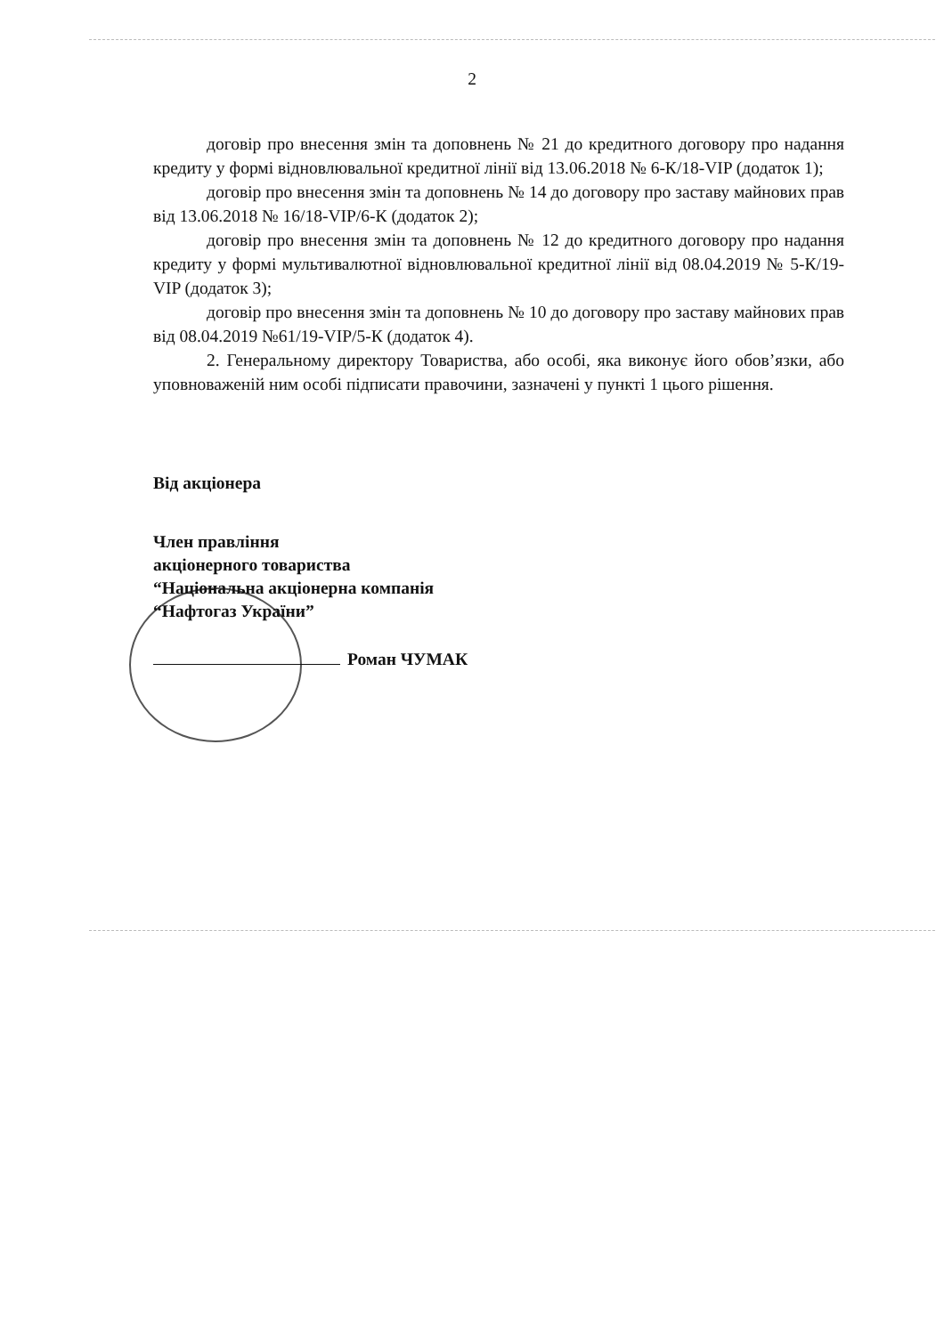2
договір про внесення змін та доповнень № 21 до кредитного договору про надання кредиту у формі відновлювальної кредитної лінії від 13.06.2018 № 6-К/18-VIP (додаток 1);
договір про внесення змін та доповнень № 14 до договору про заставу майнових прав від 13.06.2018 № 16/18-VIP/6-К (додаток 2);
договір про внесення змін та доповнень № 12 до кредитного договору про надання кредиту у формі мультивалютної відновлювальної кредитної лінії від 08.04.2019 № 5-К/19-VIP (додаток 3);
договір про внесення змін та доповнень № 10 до договору про заставу майнових прав від 08.04.2019 №61/19-VIP/5-К (додаток 4).
2. Генеральному директору Товариства, або особі, яка виконує його обов’язки, або уповноваженій ним особі підписати правочини, зазначені у пункті 1 цього рішення.
Від акціонера
Член правління
акціонерного товариства
“Національна акціонерна компанія
“Нафтогаз України”
Роман ЧУМАК